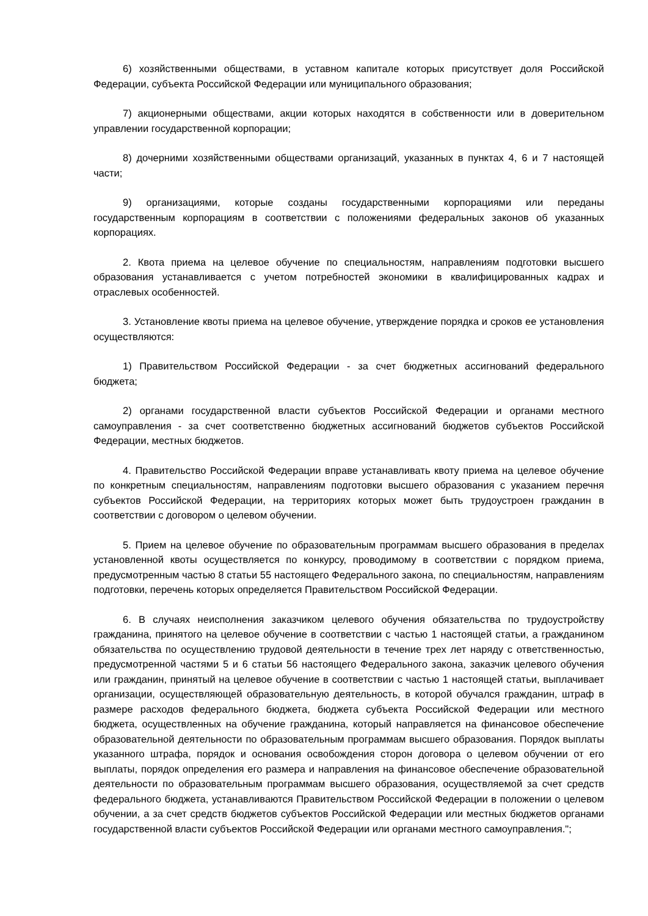6) хозяйственными обществами, в уставном капитале которых присутствует доля Российской Федерации, субъекта Российской Федерации или муниципального образования;
7) акционерными обществами, акции которых находятся в собственности или в доверительном управлении государственной корпорации;
8) дочерними хозяйственными обществами организаций, указанных в пунктах 4, 6 и 7 настоящей части;
9) организациями, которые созданы государственными корпорациями или переданы государственным корпорациям в соответствии с положениями федеральных законов об указанных корпорациях.
2. Квота приема на целевое обучение по специальностям, направлениям подготовки высшего образования устанавливается с учетом потребностей экономики в квалифицированных кадрах и отраслевых особенностей.
3. Установление квоты приема на целевое обучение, утверждение порядка и сроков ее установления осуществляются:
1) Правительством Российской Федерации - за счет бюджетных ассигнований федерального бюджета;
2) органами государственной власти субъектов Российской Федерации и органами местного самоуправления - за счет соответственно бюджетных ассигнований бюджетов субъектов Российской Федерации, местных бюджетов.
4. Правительство Российской Федерации вправе устанавливать квоту приема на целевое обучение по конкретным специальностям, направлениям подготовки высшего образования с указанием перечня субъектов Российской Федерации, на территориях которых может быть трудоустроен гражданин в соответствии с договором о целевом обучении.
5. Прием на целевое обучение по образовательным программам высшего образования в пределах установленной квоты осуществляется по конкурсу, проводимому в соответствии с порядком приема, предусмотренным частью 8 статьи 55 настоящего Федерального закона, по специальностям, направлениям подготовки, перечень которых определяется Правительством Российской Федерации.
6. В случаях неисполнения заказчиком целевого обучения обязательства по трудоустройству гражданина, принятого на целевое обучение в соответствии с частью 1 настоящей статьи, а гражданином обязательства по осуществлению трудовой деятельности в течение трех лет наряду с ответственностью, предусмотренной частями 5 и 6 статьи 56 настоящего Федерального закона, заказчик целевого обучения или гражданин, принятый на целевое обучение в соответствии с частью 1 настоящей статьи, выплачивает организации, осуществляющей образовательную деятельность, в которой обучался гражданин, штраф в размере расходов федерального бюджета, бюджета субъекта Российской Федерации или местного бюджета, осуществленных на обучение гражданина, который направляется на финансовое обеспечение образовательной деятельности по образовательным программам высшего образования. Порядок выплаты указанного штрафа, порядок и основания освобождения сторон договора о целевом обучении от его выплаты, порядок определения его размера и направления на финансовое обеспечение образовательной деятельности по образовательным программам высшего образования, осуществляемой за счет средств федерального бюджета, устанавливаются Правительством Российской Федерации в положении о целевом обучении, а за счет средств бюджетов субъектов Российской Федерации или местных бюджетов органами государственной власти субъектов Российской Федерации или органами местного самоуправления.";